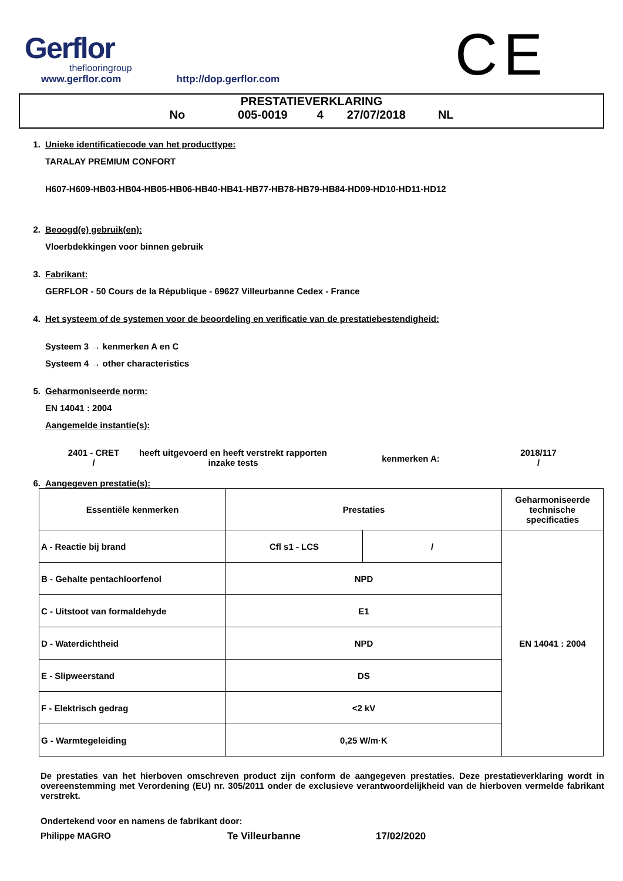Gerflor
theflooringroup
www.gerflor.com http://dop.gerflor.com
CE
PRESTATIEVERKLARING
No 005-0019 4 27/07/2018 NL
1. Unieke identificatiecode van het producttype:
TARALAY PREMIUM CONFORT
H607-H609-HB03-HB04-HB05-HB06-HB40-HB41-HB77-HB78-HB79-HB84-HD09-HD10-HD11-HD12
2. Beoogd(e) gebruik(en):
Vloerbdekkingen voor binnen gebruik
3. Fabrikant:
GERFLOR - 50 Cours de la République - 69627 Villeurbanne Cedex - France
4. Het systeem of de systemen voor de beoordeling en verificatie van de prestatiebestendigheid:
Systeem 3 → kenmerken A en C
Systeem 4 → other characteristics
5. Geharmoniseerde norm:
EN 14041 : 2004
Aangemelde instantie(s):
2401 - CRET
/
heeft uitgevoerd en heeft verstrekt rapporten
inzake tests
kenmerken A:
2018/117
/
6. Aangegeven prestatie(s):
| Essentiële kenmerken | Prestaties | | Geharmoniseerde technische specificaties |
| --- | --- | --- | --- |
| A - Reactie bij brand | Cfl s1 - LCS | / | EN 14041 : 2004 |
| B - Gehalte pentachloorfenol | NPD | | |
| C - Uitstoot van formaldehyde | E1 | | |
| D - Waterdichtheid | NPD | | |
| E - Slipweerstand | DS | | |
| F - Elektrisch gedrag | <2 kV | | |
| G - Warmtegeleiding | 0,25 W/m·K | | |
De prestaties van het hierboven omschreven product zijn conform de aangegeven prestaties. Deze prestatieverklaring wordt in overeenstemming met Verordening (EU) nr. 305/2011 onder de exclusieve verantwoordelijkheid van de hierboven vermelde fabrikant verstrekt.
Ondertekend voor en namens de fabrikant door:
Philippe MAGRO Te Villeurbanne 17/02/2020